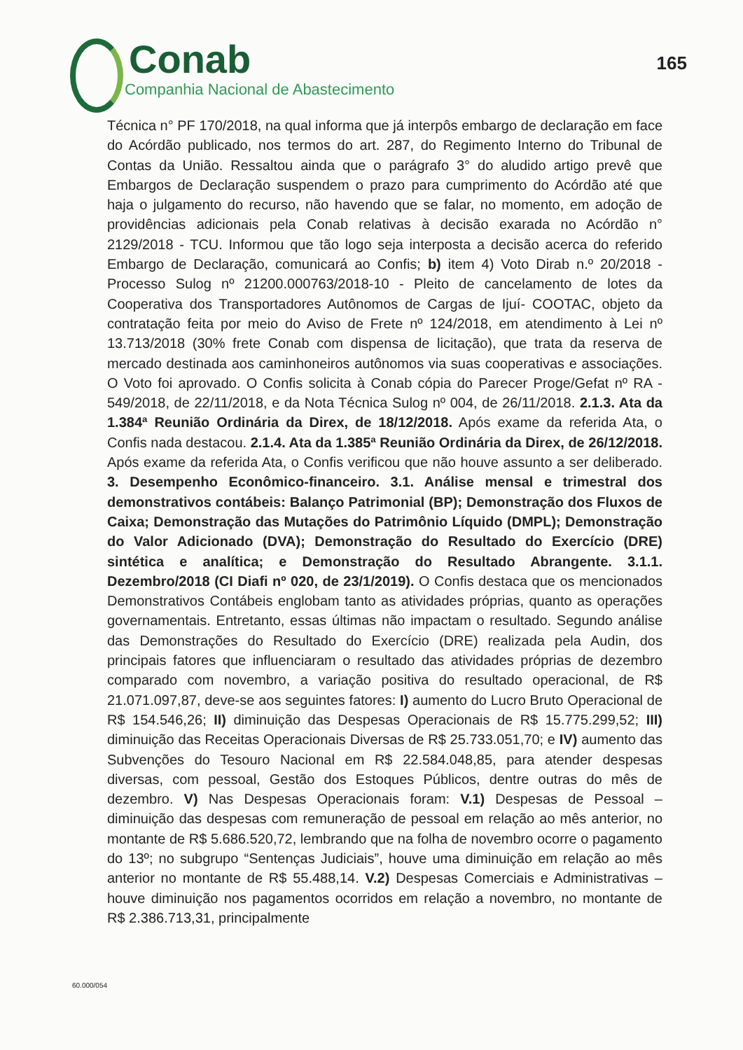Conab
Companhia Nacional de Abastecimento
165
Técnica n° PF 170/2018, na qual informa que já interpôs embargo de declaração em face do Acórdão publicado, nos termos do art. 287, do Regimento Interno do Tribunal de Contas da União. Ressaltou ainda que o parágrafo 3° do aludido artigo prevê que Embargos de Declaração suspendem o prazo para cumprimento do Acórdão até que haja o julgamento do recurso, não havendo que se falar, no momento, em adoção de providências adicionais pela Conab relativas à decisão exarada no Acórdão n° 2129/2018 - TCU. Informou que tão logo seja interposta a decisão acerca do referido Embargo de Declaração, comunicará ao Confis; b) item 4) Voto Dirab n.º 20/2018 - Processo Sulog nº 21200.000763/2018-10 - Pleito de cancelamento de lotes da Cooperativa dos Transportadores Autônomos de Cargas de Ijuí- COOTAC, objeto da contratação feita por meio do Aviso de Frete nº 124/2018, em atendimento à Lei nº 13.713/2018 (30% frete Conab com dispensa de licitação), que trata da reserva de mercado destinada aos caminhoneiros autônomos via suas cooperativas e associações. O Voto foi aprovado. O Confis solicita à Conab cópia do Parecer Proge/Gefat nº RA - 549/2018, de 22/11/2018, e da Nota Técnica Sulog nº 004, de 26/11/2018. 2.1.3. Ata da 1.384ª Reunião Ordinária da Direx, de 18/12/2018. Após exame da referida Ata, o Confis nada destacou. 2.1.4. Ata da 1.385ª Reunião Ordinária da Direx, de 26/12/2018. Após exame da referida Ata, o Confis verificou que não houve assunto a ser deliberado. 3. Desempenho Econômico-financeiro. 3.1. Análise mensal e trimestral dos demonstrativos contábeis: Balanço Patrimonial (BP); Demonstração dos Fluxos de Caixa; Demonstração das Mutações do Patrimônio Líquido (DMPL); Demonstração do Valor Adicionado (DVA); Demonstração do Resultado do Exercício (DRE) sintética e analítica; e Demonstração do Resultado Abrangente. 3.1.1. Dezembro/2018 (CI Diafi nº 020, de 23/1/2019). O Confis destaca que os mencionados Demonstrativos Contábeis englobam tanto as atividades próprias, quanto as operações governamentais. Entretanto, essas últimas não impactam o resultado. Segundo análise das Demonstrações do Resultado do Exercício (DRE) realizada pela Audin, dos principais fatores que influenciaram o resultado das atividades próprias de dezembro comparado com novembro, a variação positiva do resultado operacional, de R$ 21.071.097,87, deve-se aos seguintes fatores: I) aumento do Lucro Bruto Operacional de R$ 154.546,26; II) diminuição das Despesas Operacionais de R$ 15.775.299,52; III) diminuição das Receitas Operacionais Diversas de R$ 25.733.051,70; e IV) aumento das Subvenções do Tesouro Nacional em R$ 22.584.048,85, para atender despesas diversas, com pessoal, Gestão dos Estoques Públicos, dentre outras do mês de dezembro. V) Nas Despesas Operacionais foram: V.1) Despesas de Pessoal – diminuição das despesas com remuneração de pessoal em relação ao mês anterior, no montante de R$ 5.686.520,72, lembrando que na folha de novembro ocorre o pagamento do 13º; no subgrupo “Sentenças Judiciais”, houve uma diminuição em relação ao mês anterior no montante de R$ 55.488,14. V.2) Despesas Comerciais e Administrativas – houve diminuição nos pagamentos ocorridos em relação a novembro, no montante de R$ 2.386.713,31, principalmente
60.000/054